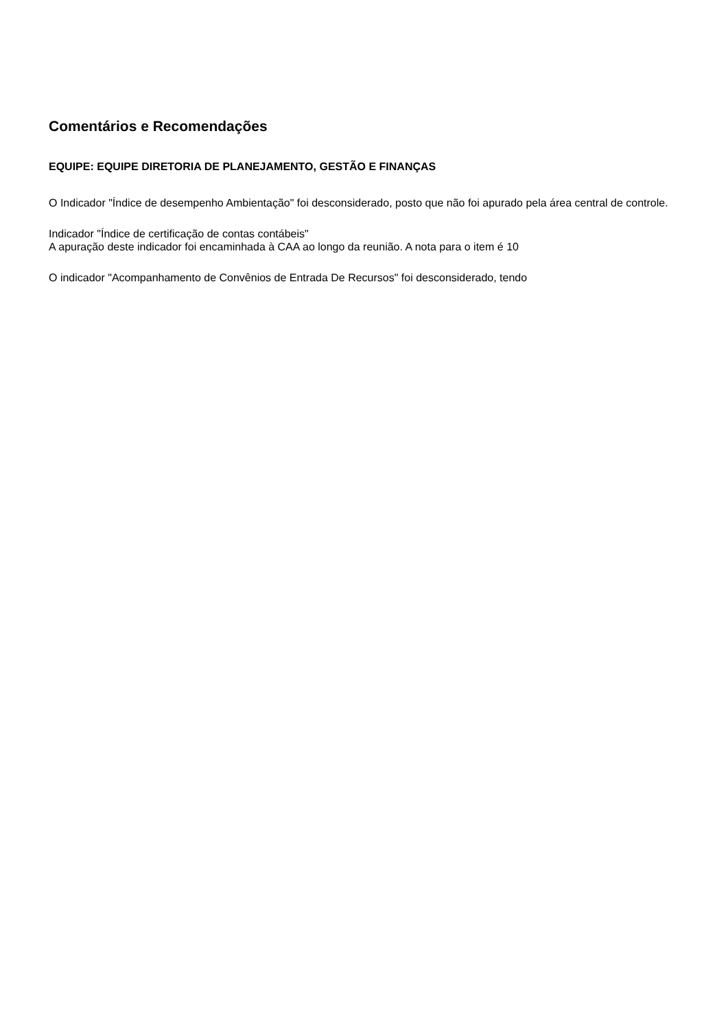Comentários e Recomendações
EQUIPE: EQUIPE DIRETORIA DE PLANEJAMENTO, GESTÃO E FINANÇAS
O Indicador "Índice de desempenho Ambientação" foi desconsiderado, posto que não foi apurado pela área central de controle.
Indicador "Índice de certificação de contas contábeis"
A apuração deste indicador foi encaminhada à CAA ao longo da reunião. A nota para o item é 10
O indicador "Acompanhamento de Convênios de Entrada De Recursos" foi desconsiderado, tendo